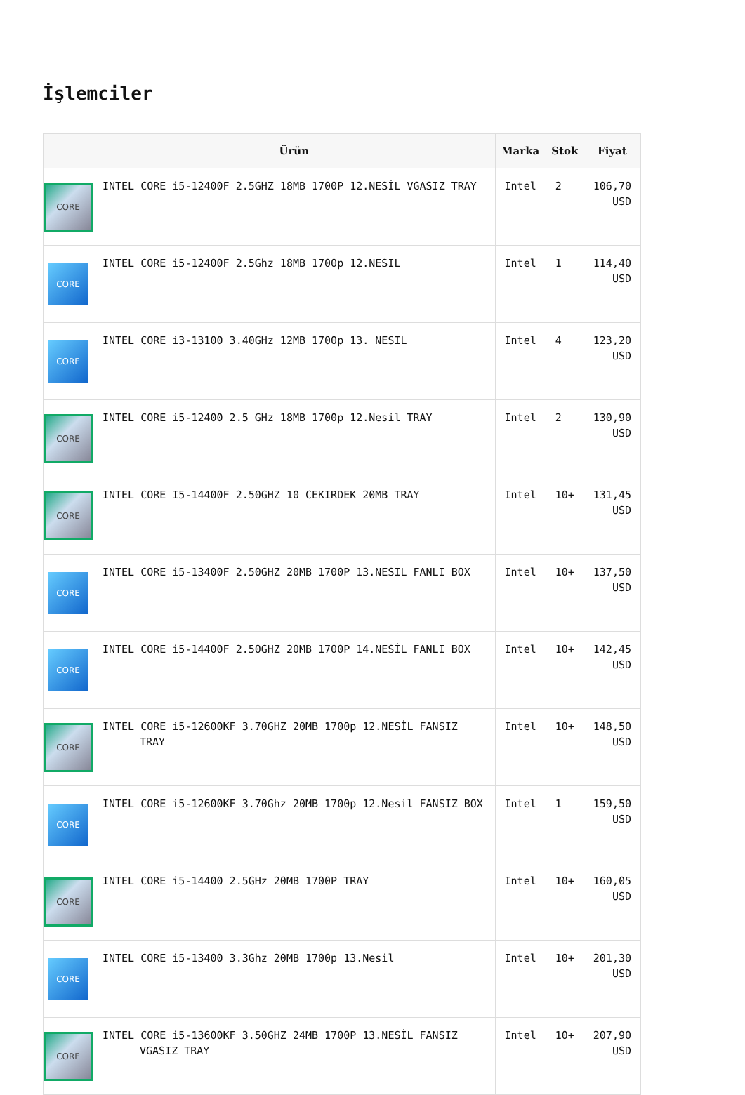İşlemciler
| | Ürün | Marka | Stok | Fiyat |
| --- | --- | --- | --- | --- |
| CORE | INTEL CORE i5-12400F 2.5GHZ 18MB 1700P 12.NESİL VGASIZ TRAY | Intel | 2 | 106,70 USD |
| CORE | INTEL CORE i5-12400F 2.5Ghz 18MB 1700p 12.NESIL | Intel | 1 | 114,40 USD |
| CORE | INTEL CORE i3-13100 3.40GHz 12MB 1700p 13. NESIL | Intel | 4 | 123,20 USD |
| CORE | INTEL CORE i5-12400 2.5 GHz 18MB 1700p 12.Nesil TRAY | Intel | 2 | 130,90 USD |
| CORE | INTEL CORE I5-14400F 2.50GHZ 10 CEKIRDEK 20MB TRAY | Intel | 10+ | 131,45 USD |
| CORE | INTEL CORE i5-13400F 2.50GHZ 20MB 1700P 13.NESIL FANLI BOX | Intel | 10+ | 137,50 USD |
| CORE | INTEL CORE i5-14400F 2.50GHZ 20MB 1700P 14.NESİL FANLI BOX | Intel | 10+ | 142,45 USD |
| CORE | INTEL CORE i5-12600KF 3.70GHZ 20MB 1700p 12.NESİL FANSIZ TRAY | Intel | 10+ | 148,50 USD |
| CORE | INTEL CORE i5-12600KF 3.70Ghz 20MB 1700p 12.Nesil FANSIZ BOX | Intel | 1 | 159,50 USD |
| CORE | INTEL CORE i5-14400 2.5GHz 20MB 1700P TRAY | Intel | 10+ | 160,05 USD |
| CORE | INTEL CORE i5-13400 3.3Ghz 20MB 1700p 13.Nesil | Intel | 10+ | 201,30 USD |
| CORE | INTEL CORE i5-13600KF 3.50GHZ 24MB 1700P 13.NESİL FANSIZ VGASIZ TRAY | Intel | 10+ | 207,90 USD |